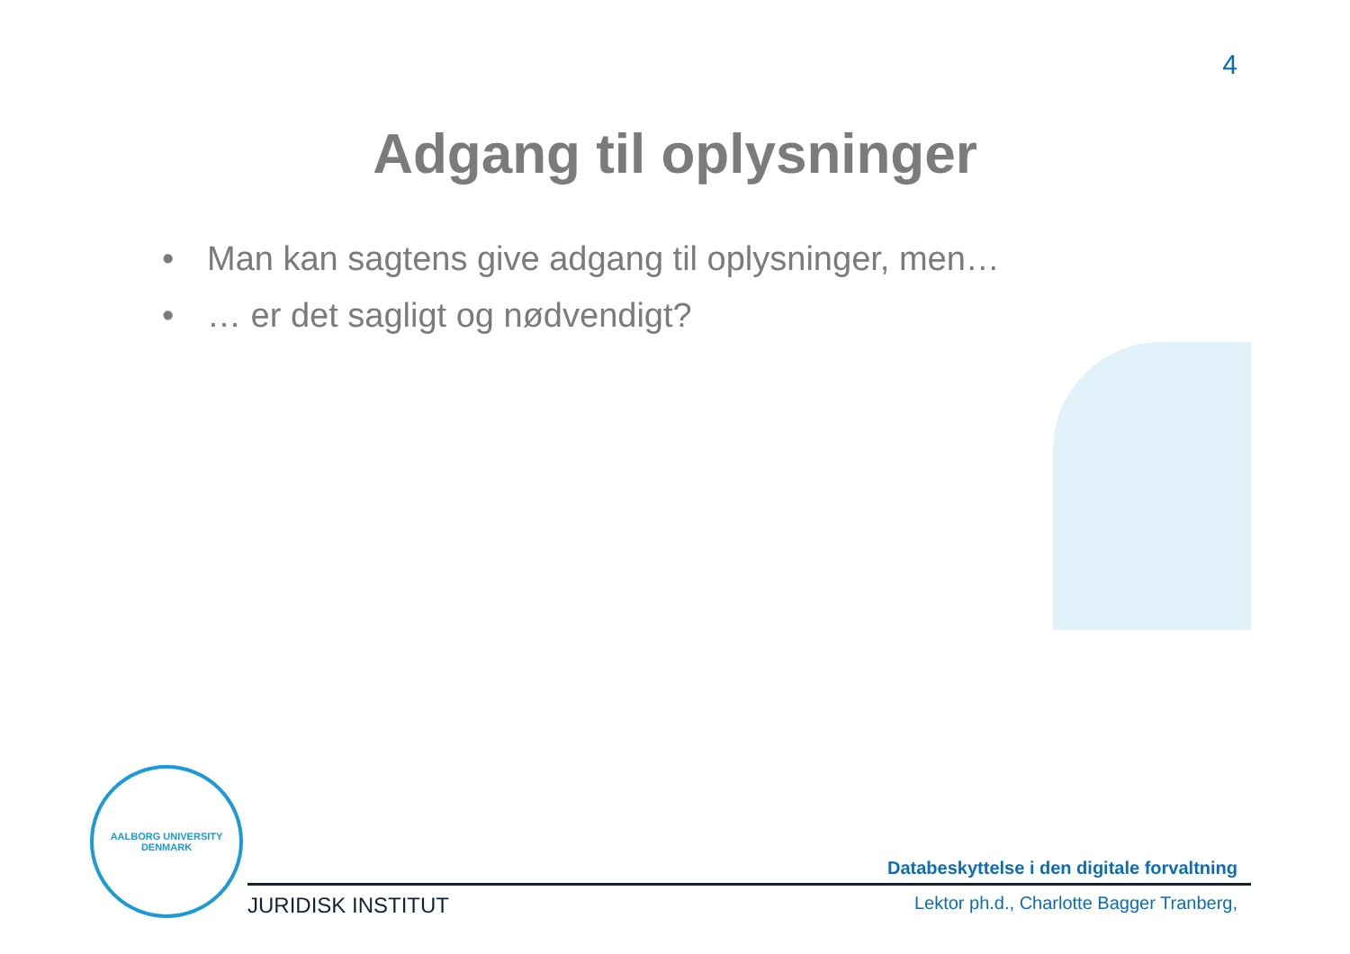4
Adgang til oplysninger
• Man kan sagtens give adgang til oplysninger, men…
• … er det sagligt og nødvendigt?
AALBORG UNIVERSITY
DENMARK
Databeskyttelse i den digitale forvaltning
JURIDISK INSTITUT
Lektor ph.d., Charlotte Bagger Tranberg,